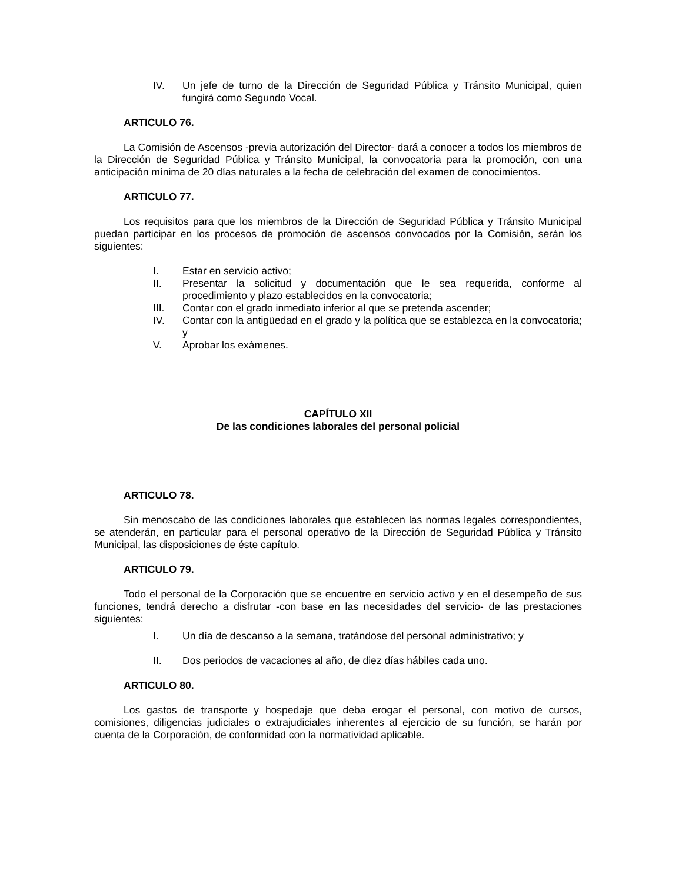IV. Un jefe de turno de la Dirección de Seguridad Pública y Tránsito Municipal, quien fungirá como Segundo Vocal.
ARTICULO 76.
La Comisión de Ascensos -previa autorización del Director- dará a conocer a todos los miembros de la Dirección de Seguridad Pública y Tránsito Municipal, la convocatoria para la promoción, con una anticipación mínima de 20 días naturales a la fecha de celebración del examen de conocimientos.
ARTICULO 77.
Los requisitos para que los miembros de la Dirección de Seguridad Pública y Tránsito Municipal puedan participar en los procesos de promoción de ascensos convocados por la Comisión, serán los siguientes:
I. Estar en servicio activo;
II. Presentar la solicitud y documentación que le sea requerida, conforme al procedimiento y plazo establecidos en la convocatoria;
III. Contar con el grado inmediato inferior al que se pretenda ascender;
IV. Contar con la antigüedad en el grado y la política que se establezca en la convocatoria; y
V. Aprobar los exámenes.
CAPÍTULO XII
De las condiciones laborales del personal policial
ARTICULO 78.
Sin menoscabo de las condiciones laborales que establecen las normas legales correspondientes, se atenderán, en particular para el personal operativo de la Dirección de Seguridad Pública y Tránsito Municipal, las disposiciones de éste capítulo.
ARTICULO 79.
Todo el personal de la Corporación que se encuentre en servicio activo y en el desempeño de sus funciones, tendrá derecho a disfrutar -con base en las necesidades del servicio- de las prestaciones siguientes:
I. Un día de descanso a la semana, tratándose del personal administrativo; y
II. Dos periodos de vacaciones al año, de diez días hábiles cada uno.
ARTICULO 80.
Los gastos de transporte y hospedaje que deba erogar el personal, con motivo de cursos, comisiones, diligencias judiciales o extrajudiciales inherentes al ejercicio de su función, se harán por cuenta de la Corporación, de conformidad con la normatividad aplicable.